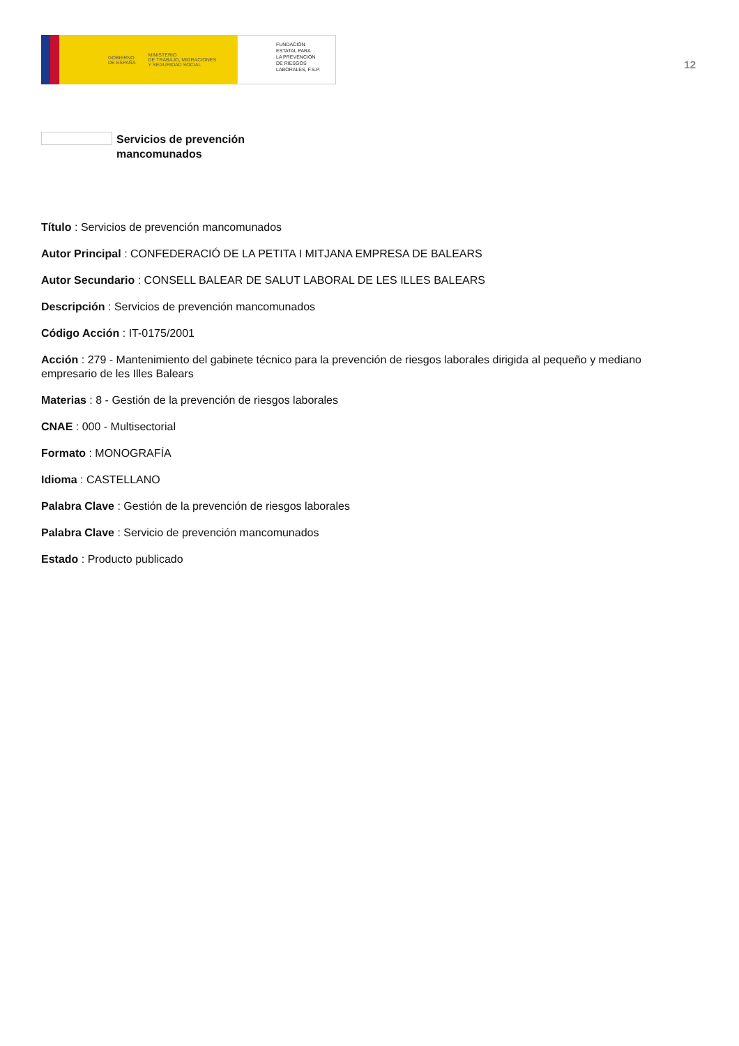GOBIERNO
DE ESPAÑA MINISTERIO
DE TRABAJO, MIGRACIONES
Y SEGURIDAD SOCIAL
FUNDACIÓN
ESTATAL PARA
LA PREVENCIÓN
DE RIESGOS
LABORALES, F.S.P.
12
Servicios de prevención
mancomunados
Título : Servicios de prevención mancomunados
Autor Principal : CONFEDERACIÓ DE LA PETITA I MITJANA EMPRESA DE BALEARS
Autor Secundario : CONSELL BALEAR DE SALUT LABORAL DE LES ILLES BALEARS
Descripción : Servicios de prevención mancomunados
Código Acción : IT-0175/2001
Acción : 279 - Mantenimiento del gabinete técnico para la prevención de riesgos laborales dirigida al pequeño y mediano empresario de les Illes Balears
Materias : 8 - Gestión de la prevención de riesgos laborales
CNAE : 000 - Multisectorial
Formato : MONOGRAFÍA
Idioma : CASTELLANO
Palabra Clave : Gestión de la prevención de riesgos laborales
Palabra Clave : Servicio de prevención mancomunados
Estado : Producto publicado